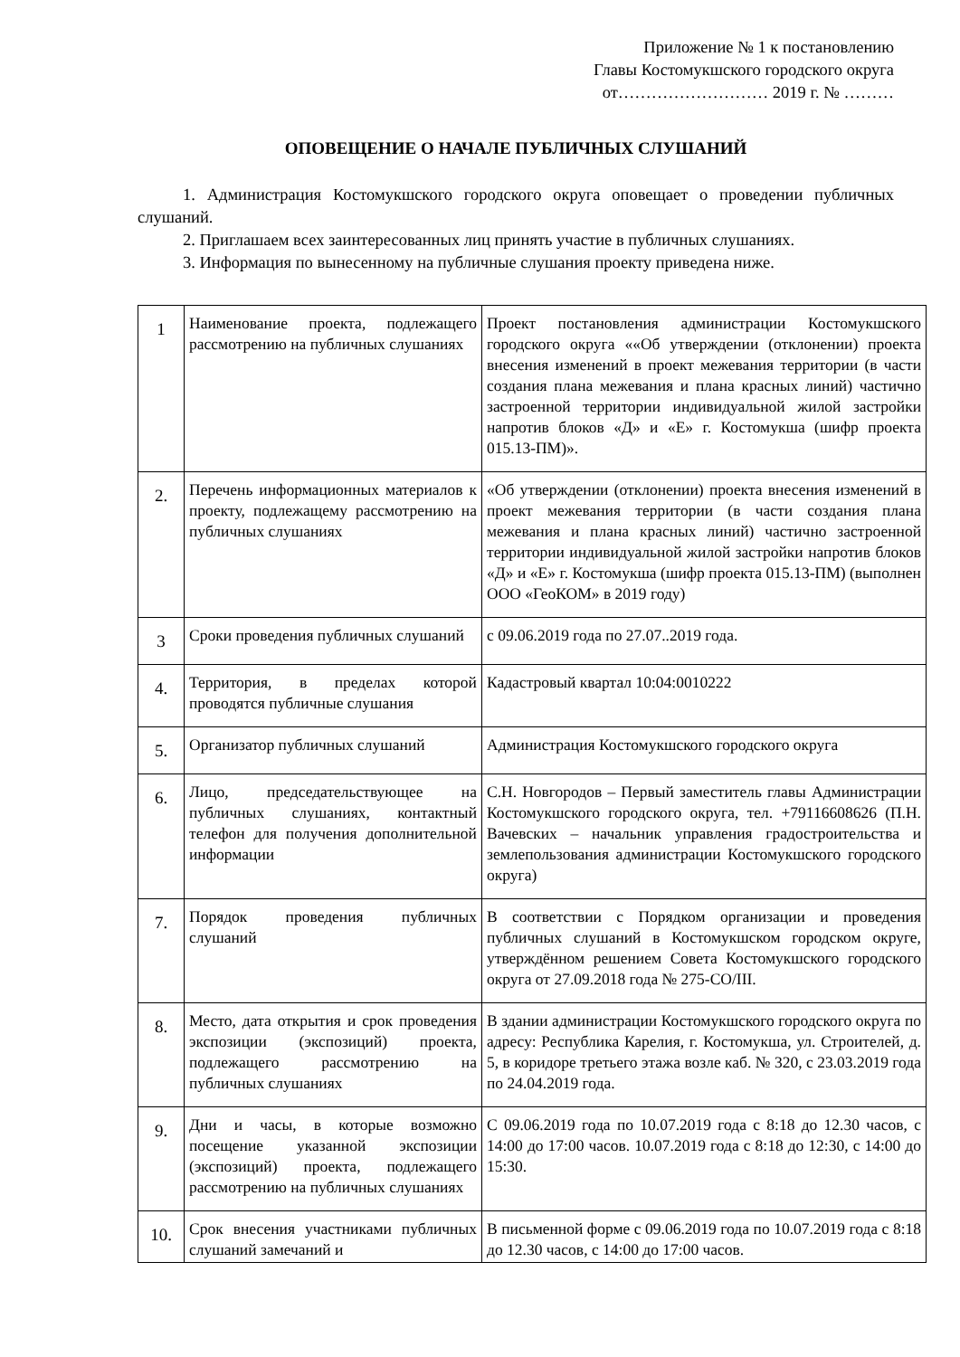Приложение № 1 к постановлению
Главы Костомукшского городского округа
от……………………… 2019 г. № ………
ОПОВЕЩЕНИЕ О НАЧАЛЕ ПУБЛИЧНЫХ СЛУШАНИЙ
1. Администрация Костомукшского городского округа оповещает о проведении публичных слушаний.
2. Приглашаем всех заинтересованных лиц принять участие в публичных слушаниях.
3. Информация по вынесенному на публичные слушания проекту приведена ниже.
| 1 | Наименование проекта, подлежащего рассмотрению на публичных слушаниях | Проект постановления администрации Костомукшского городского округа ««Об утверждении (отклонении) проекта внесения изменений в проект межевания территории (в части создания плана межевания и плана красных линий) частично застроенной территории индивидуальной жилой застройки напротив блоков «Д» и «Е» г. Костомукша (шифр проекта 015.13-ПМ)». |
| 2. | Перечень информационных материалов к проекту, подлежащему рассмотрению на публичных слушаниях | «Об утверждении (отклонении) проекта внесения изменений в проект межевания территории (в части создания плана межевания и плана красных линий) частично застроенной территории индивидуальной жилой застройки напротив блоков «Д» и «Е» г. Костомукша (шифр проекта 015.13-ПМ) (выполнен ООО «ГеоКОМ» в 2019 году) |
| 3 | Сроки проведения публичных слушаний | с 09.06.2019 года по 27.07..2019 года. |
| 4. | Территория, в пределах которой проводятся публичные слушания | Кадастровый квартал 10:04:0010222 |
| 5. | Организатор публичных слушаний | Администрация Костомукшского городского округа |
| 6. | Лицо, председательствующее на публичных слушаниях, контактный телефон для получения дополнительной информации | С.Н. Новгородов – Первый заместитель главы Администрации Костомукшского городского округа, тел. +79116608626 (П.Н. Вачевских – начальник управления градостроительства и землепользования администрации Костомукшского городского округа) |
| 7. | Порядок проведения публичных слушаний | В соответствии с Порядком организации и проведения публичных слушаний в Костомукшском городском округе, утверждённом решением Совета Костомукшского городского округа от 27.09.2018 года № 275-СО/III. |
| 8. | Место, дата открытия и срок проведения экспозиции (экспозиций) проекта, подлежащего рассмотрению на публичных слушаниях | В здании администрации Костомукшского городского округа по адресу: Республика Карелия, г. Костомукша, ул. Строителей, д. 5, в коридоре третьего этажа возле каб. № 320, с 23.03.2019 года по 24.04.2019 года. |
| 9. | Дни и часы, в которые возможно посещение указанной экспозиции (экспозиций) проекта, подлежащего рассмотрению на публичных слушаниях | С 09.06.2019 года по 10.07.2019 года с 8:18 до 12.30 часов, с 14:00 до 17:00 часов. 10.07.2019 года с 8:18 до 12:30, с 14:00 до 15:30. |
| 10. | Срок внесения участниками публичных слушаний замечаний и | В письменной форме с 09.06.2019 года по 10.07.2019 года с 8:18 до 12.30 часов, с 14:00 до 17:00 часов. |